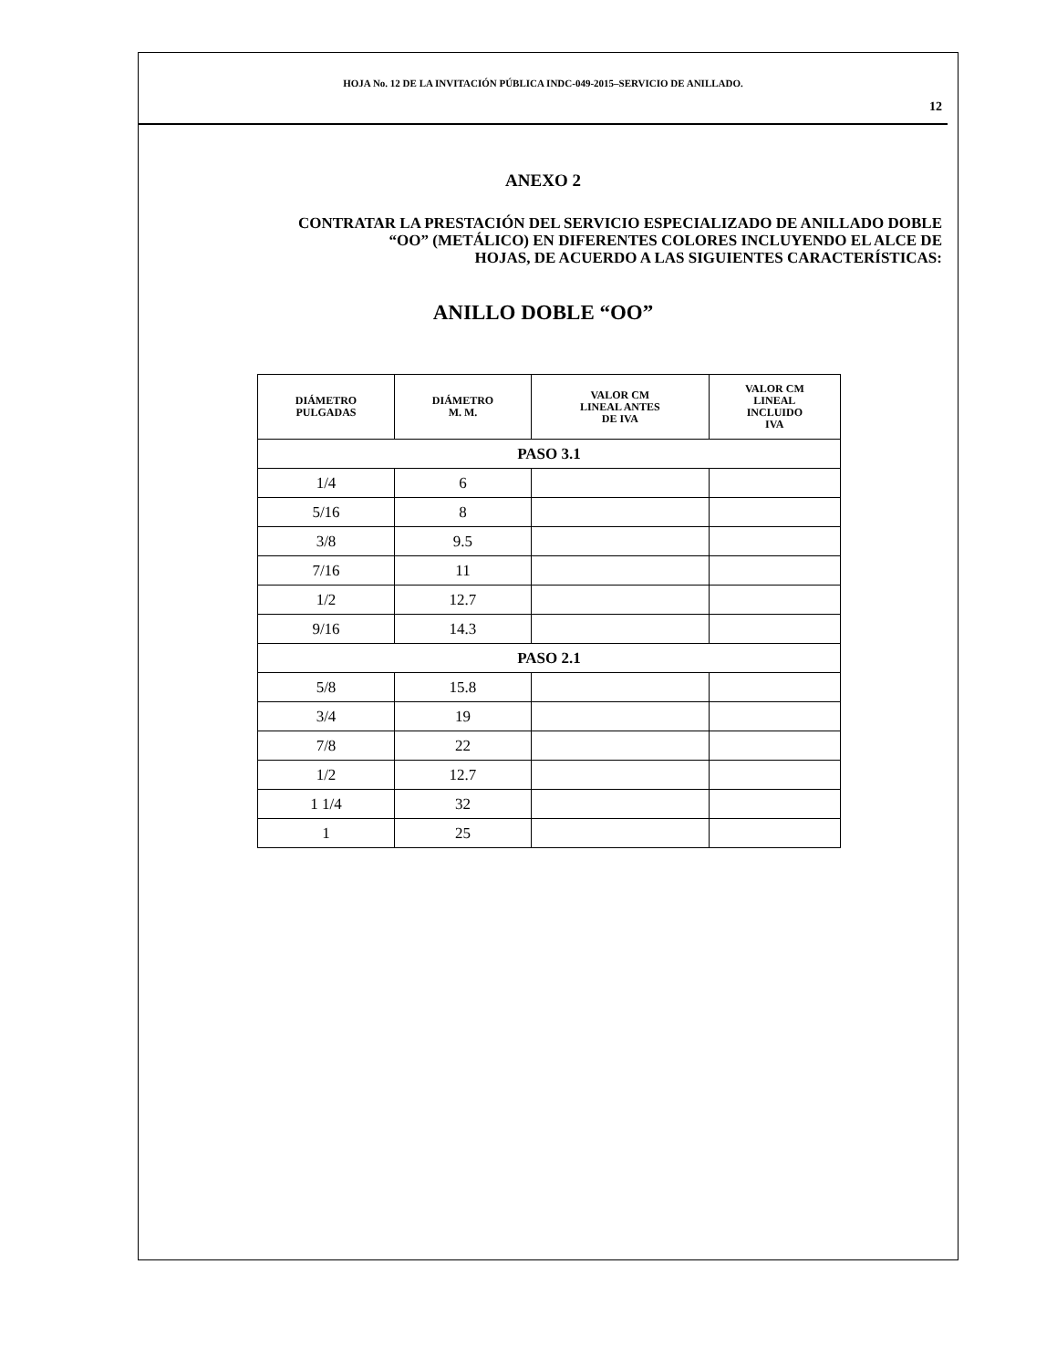HOJA No. 12 DE LA INVITACIÓN PÚBLICA INDC-049-2015–SERVICIO DE ANILLADO.
12
ANEXO 2
CONTRATAR LA PRESTACIÓN DEL SERVICIO ESPECIALIZADO DE ANILLADO DOBLE
“OO” (METÁLICO) EN DIFERENTES COLORES INCLUYENDO EL ALCE DE
HOJAS, DE ACUERDO A LAS SIGUIENTES CARACTERÍSTICAS:
ANILLO DOBLE “OO”
| DIÁMETRO PULGADAS | DIÁMETRO M. M. | VALOR CM LINEAL ANTES DE IVA | VALOR CM LINEAL INCLUIDO IVA |
| --- | --- | --- | --- |
| PASO 3.1 | | | |
| 1/4 | 6 | | |
| 5/16 | 8 | | |
| 3/8 | 9.5 | | |
| 7/16 | 11 | | |
| 1/2 | 12.7 | | |
| 9/16 | 14.3 | | |
| PASO 2.1 | | | |
| 5/8 | 15.8 | | |
| 3/4 | 19 | | |
| 7/8 | 22 | | |
| 1/2 | 12.7 | | |
| 1 1/4 | 32 | | |
| 1 | 25 | | |